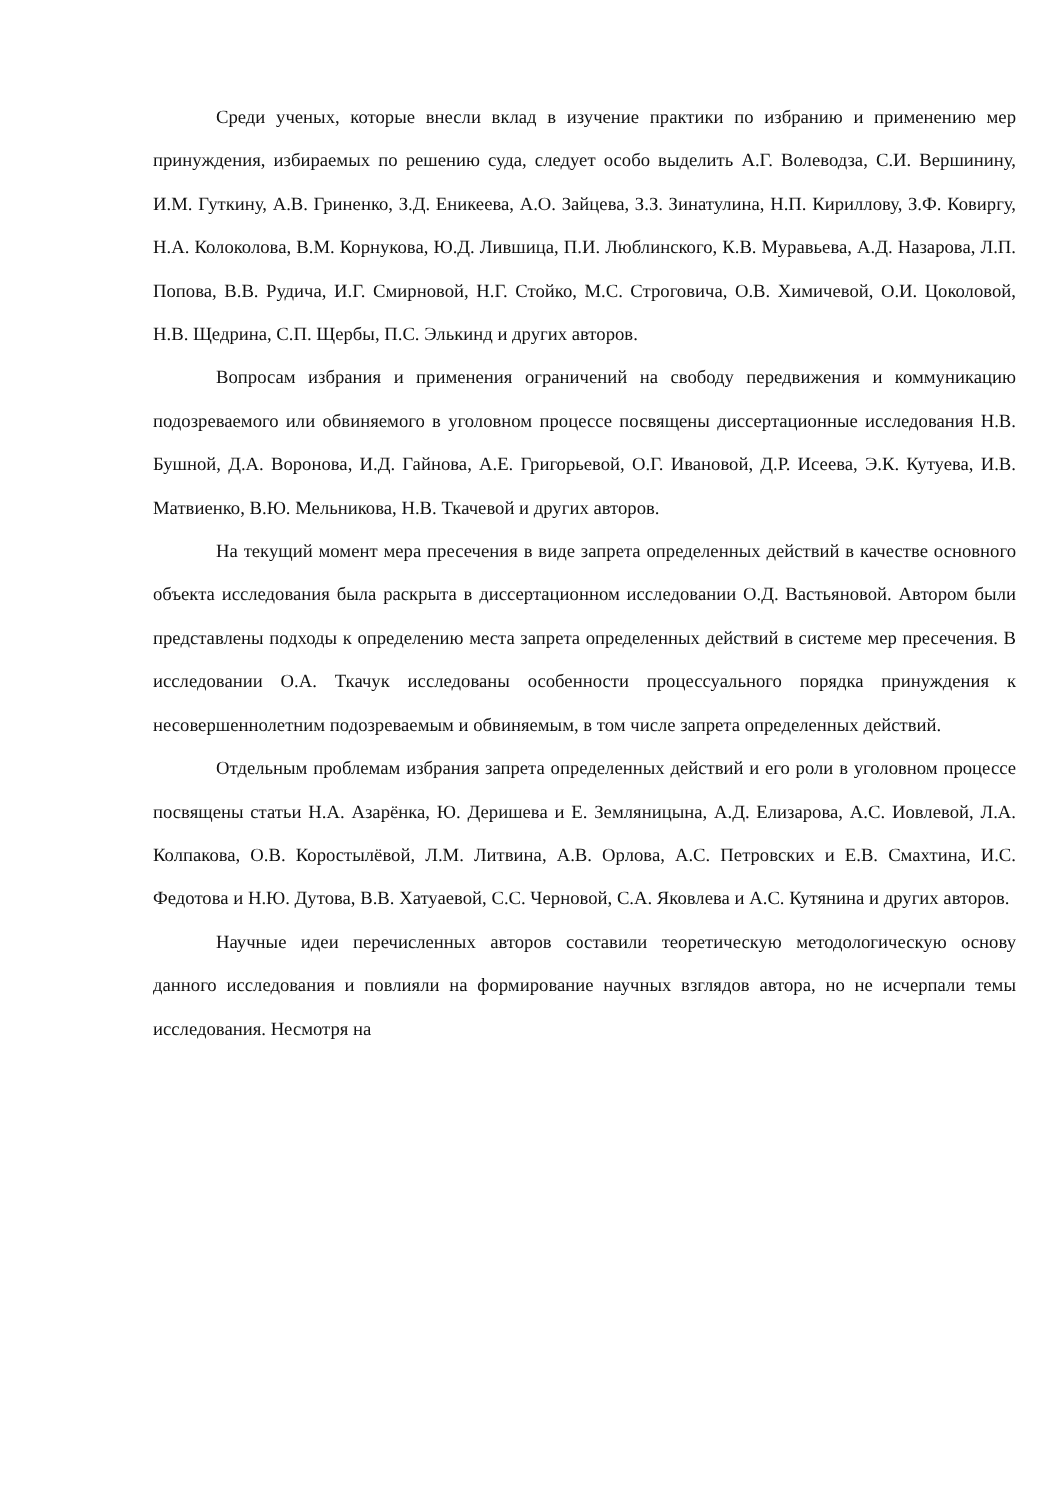Среди ученых, которые внесли вклад в изучение практики по избранию и применению мер принуждения, избираемых по решению суда, следует особо выделить А.Г. Волеводза, С.И. Вершинину, И.М. Гуткину, А.В. Гриненко, З.Д. Еникеева, А.О. Зайцева, З.З. Зинатулина, Н.П. Кириллову, З.Ф. Ковиргу, Н.А. Колоколова, В.М. Корнукова, Ю.Д. Лившица, П.И. Люблинского, К.В. Муравьева, А.Д. Назарова, Л.П. Попова, В.В. Рудича, И.Г. Смирновой, Н.Г. Стойко, М.С. Строговича, О.В. Химичевой, О.И. Цоколовой, Н.В. Щедрина, С.П. Щербы, П.С. Элькинд и других авторов.
Вопросам избрания и применения ограничений на свободу передвижения и коммуникацию подозреваемого или обвиняемого в уголовном процессе посвящены диссертационные исследования Н.В. Бушной, Д.А. Воронова, И.Д. Гайнова, А.Е. Григорьевой, О.Г. Ивановой, Д.Р. Исеева, Э.К. Кутуева, И.В. Матвиенко, В.Ю. Мельникова, Н.В. Ткачевой и других авторов.
На текущий момент мера пресечения в виде запрета определенных действий в качестве основного объекта исследования была раскрыта в диссертационном исследовании О.Д. Вастьяновой. Автором были представлены подходы к определению места запрета определенных действий в системе мер пресечения. В исследовании О.А. Ткачук исследованы особенности процессуального порядка принуждения к несовершеннолетним подозреваемым и обвиняемым, в том числе запрета определенных действий.
Отдельным проблемам избрания запрета определенных действий и его роли в уголовном процессе посвящены статьи Н.А. Азарёнка, Ю. Деришева и Е. Земляницына, А.Д. Елизарова, А.С. Иовлевой, Л.А. Колпакова, О.В. Коростылёвой, Л.М. Литвина, А.В. Орлова, А.С. Петровских и Е.В. Смахтина, И.С. Федотова и Н.Ю. Дутова, В.В. Хатуаевой, С.С. Черновой, С.А. Яковлева и А.С. Кутянина и других авторов.
Научные идеи перечисленных авторов составили теоретическую методологическую основу данного исследования и повлияли на формирование научных взглядов автора, но не исчерпали темы исследования. Несмотря на